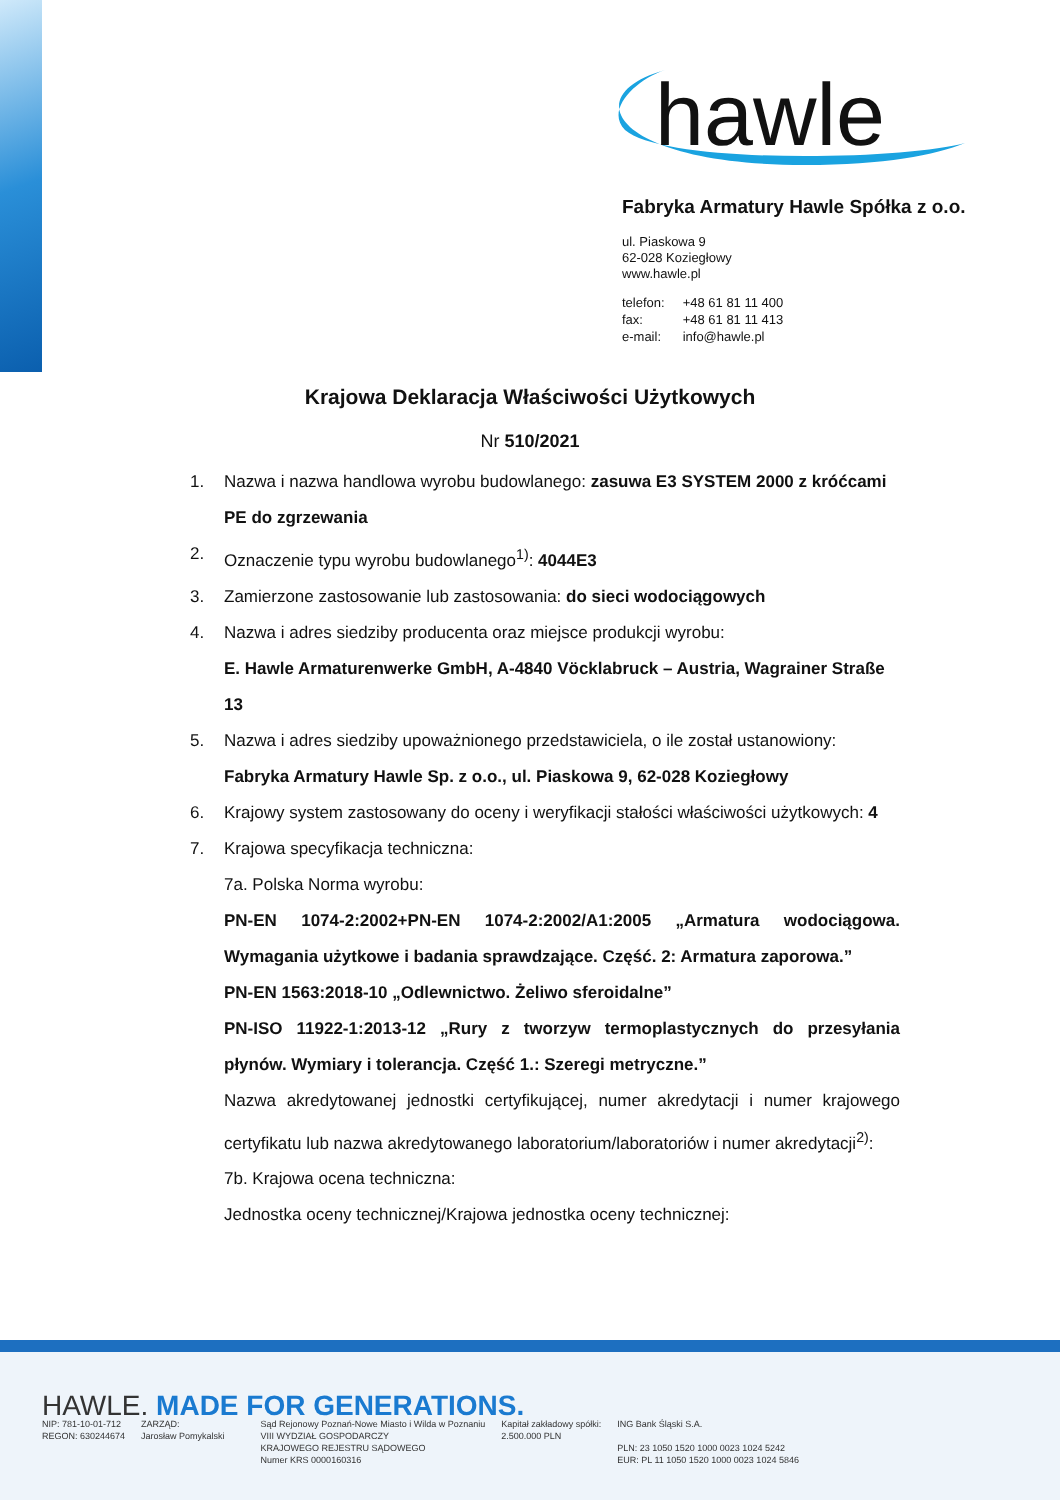hawle
Fabryka Armatury Hawle Spółka z o.o.
ul. Piaskowa 9
62-028 Koziegłowy
www.hawle.pl
| telefon: | +48 61 81 11 400 |
| fax: | +48 61 81 11 413 |
| e-mail: | info@hawle.pl |
Krajowa Deklaracja Właściwości Użytkowych
Nr 510/2021
1. Nazwa i nazwa handlowa wyrobu budowlanego: zasuwa E3 SYSTEM 2000 z króćcami PE do zgrzewania
2. Oznaczenie typu wyrobu budowlanego<sup>1)</sup>: 4044E3
3. Zamierzone zastosowanie lub zastosowania: do sieci wodociągowych
4. Nazwa i adres siedziby producenta oraz miejsce produkcji wyrobu:
E. Hawle Armaturenwerke GmbH, A-4840 Vöcklabruck – Austria, Wagrainer Straße 13
5. Nazwa i adres siedziby upoważnionego przedstawiciela, o ile został ustanowiony:
Fabryka Armatury Hawle Sp. z o.o., ul. Piaskowa 9, 62-028 Koziegłowy
6. Krajowy system zastosowany do oceny i weryfikacji stałości właściwości użytkowych: 4
7. Krajowa specyfikacja techniczna:
7a. Polska Norma wyrobu:
PN-EN 1074-2:2002+PN-EN 1074-2:2002/A1:2005 „Armatura wodociągowa. Wymagania użytkowe i badania sprawdzające. Część. 2: Armatura zaporowa.”
PN-EN 1563:2018-10 „Odlewnictwo. Żeliwo sferoidalne”
PN-ISO 11922-1:2013-12 „Rury z tworzyw termoplastycznych do przesyłania płynów. Wymiary i tolerancja. Część 1.: Szeregi metryczne.”
Nazwa akredytowanej jednostki certyfikującej, numer akredytacji i numer krajowego certyfikatu lub nazwa akredytowanego laboratorium/laboratoriów i numer akredytacji<sup>2)</sup>:
7b. Krajowa ocena techniczna:
Jednostka oceny technicznej/Krajowa jednostka oceny technicznej:
HAWLE. MADE FOR GENERATIONS.
NIP: 781-10-01-712
REGON: 630244674
ZARZĄD:
Jarosław Pomykalski
Sąd Rejonowy Poznań-Nowe Miasto i Wilda w Poznaniu
VIII WYDZIAŁ GOSPODARCZY
KRAJOWEGO REJESTRU SĄDOWEGO
Numer KRS 0000160316
Kapitał zakładowy spółki:
2.500.000 PLN
ING Bank Śląski S.A.
PLN: 23 1050 1520 1000 0023 1024 5242
EUR: PL 11 1050 1520 1000 0023 1024 5846